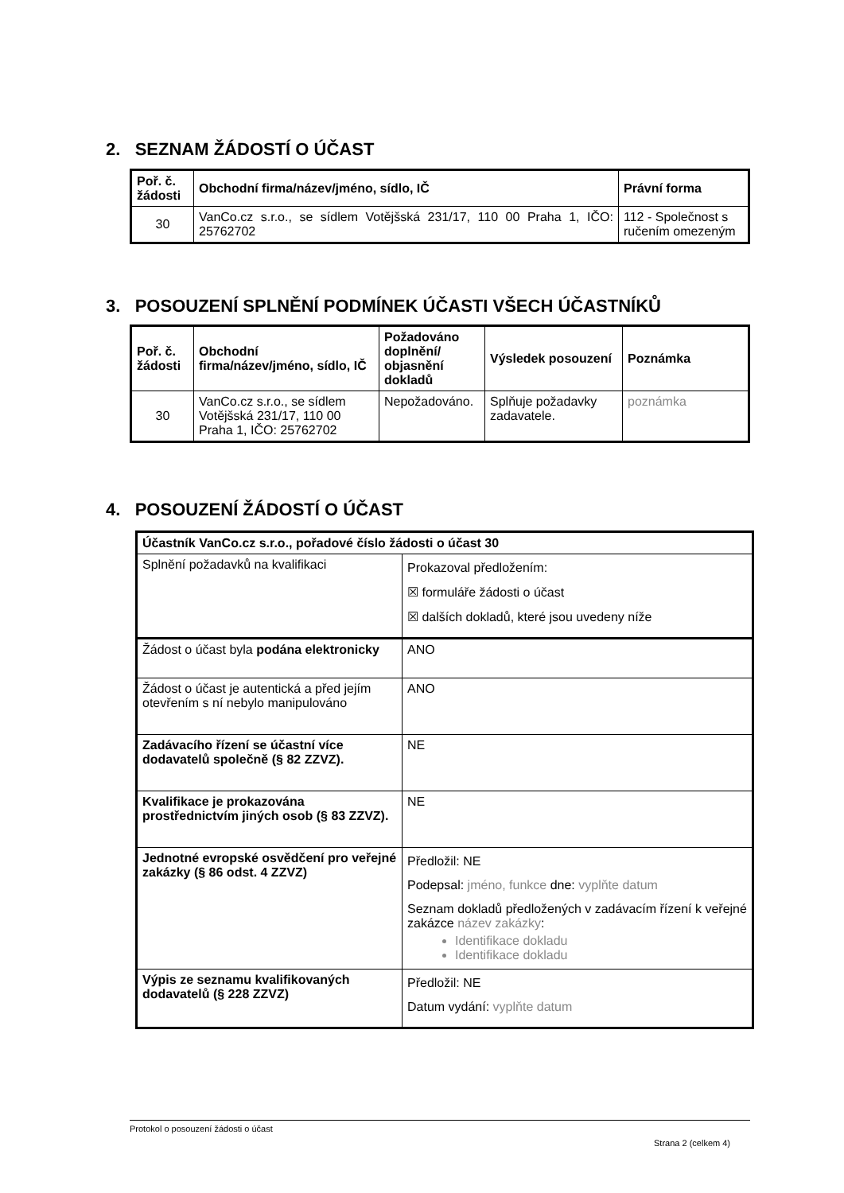2. SEZNAM ŽÁDOSTÍ O ÚČAST
| Poř. č. žádosti | Obchodní firma/název/jméno, sídlo, IČ | Právní forma |
| --- | --- | --- |
| 30 | VanCo.cz s.r.o., se sídlem Votějšská 231/17, 110 00 Praha 1, IČO: 25762702 | 112 - Společnost s ručením omezeným |
3. POSOUZENÍ SPLNĚNÍ PODMÍNEK ÚČASTI VŠECH ÚČASTNÍKŮ
| Poř. č. žádosti | Obchodní firma/název/jméno, sídlo, IČ | Požadováno doplnění/ objasnění dokladů | Výsledek posouzení | Poznámka |
| --- | --- | --- | --- | --- |
| 30 | VanCo.cz s.r.o., se sídlem Votějšská 231/17, 110 00 Praha 1, IČO: 25762702 | Nepožadováno. | Splňuje požadavky zadavatele. | poznámka |
4. POSOUZENÍ ŽÁDOSTÍ O ÚČAST
| Účastník VanCo.cz s.r.o., pořadové číslo žádosti o účast 30 | |
| Splnění požadavků na kvalifikaci | Prokazoval předložením: ☒ formuláře žádosti o účast ☒ dalších dokladů, které jsou uvedeny níže |
| Žádost o účast byla podána elektronicky | ANO |
| Žádost o účast je autentická a před jejím otevřením s ní nebylo manipulováno | ANO |
| Zadávacího řízení se účastní více dodavatelů společně (§ 82 ZZVZ). | NE |
| Kvalifikace je prokazována prostřednictvím jiných osob (§ 83 ZZVZ). | NE |
| Jednotné evropské osvědčení pro veřejné zakázky (§ 86 odst. 4 ZZVZ) | Předložil: NE Podepsal: jméno, funkce dne: vyplňte datum Seznam dokladů předložených v zadávacím řízení k veřejné zakázce název zakázky : Identifikace dokladu Identifikace dokladu |
| Výpis ze seznamu kvalifikovaných dodavatelů (§ 228 ZZVZ) | Předložil: NE Datum vydání: vyplňte datum |
Protokol o posouzení žádosti o účast
Strana 2 (celkem 4)